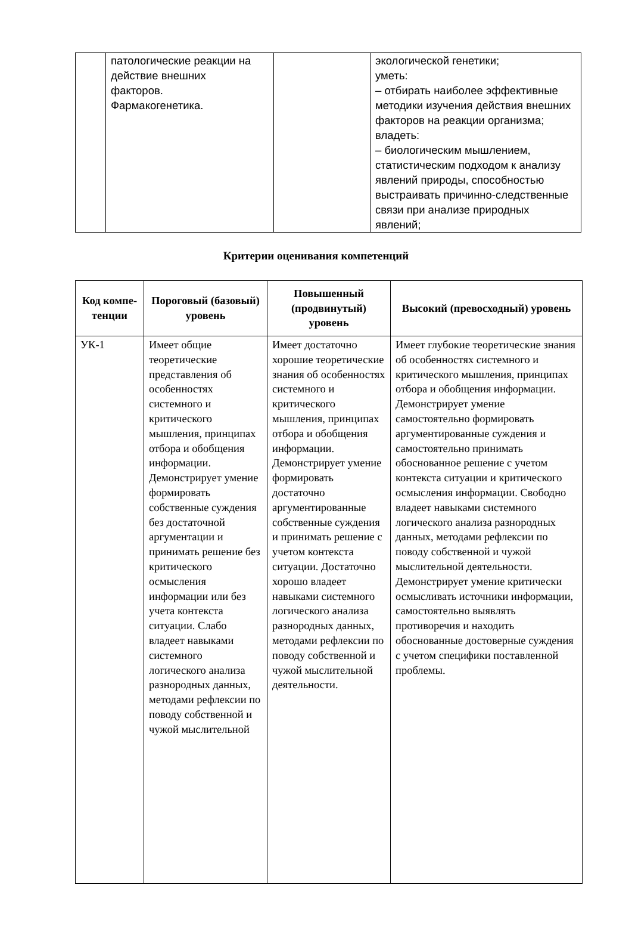| | патологические реакции на действие внешних факторов. Фармакогенетика. | | экологической генетики; уметь: – отбирать наиболее эффективные методики изучения действия внешних факторов на реакции организма; владеть: – биологическим мышлением, статистическим подходом к анализу явлений природы, способностью выстраивать причинно-следственные связи при анализе природных явлений; |
Критерии оценивания компетенций
| Код компе- тенции | Пороговый (базовый) уровень | Повышенный (продвинутый) уровень | Высокий (превосходный) уровень |
| --- | --- | --- | --- |
| УК-1 | Имеет общие теоретические представления об особенностях системного и критического мышления, принципах отбора и обобщения информации. Демонстрирует умение формировать собственные суждения без достаточной аргументации и принимать решение без критического осмысления информации или без учета контекста ситуации. Слабо владеет навыками системного логического анализа разнородных данных, методами рефлексии по поводу собственной и чужой мыслительной | Имеет достаточно хорошие теоретические знания об особенностях системного и критического мышления, принципах отбора и обобщения информации. Демонстрирует умение формировать достаточно аргументированные собственные суждения и принимать решение с учетом контекста ситуации. Достаточно хорошо владеет навыками системного логического анализа разнородных данных, методами рефлексии по поводу собственной и чужой мыслительной деятельности. | Имеет глубокие теоретические знания об особенностях системного и критического мышления, принципах отбора и обобщения информации. Демонстрирует умение самостоятельно формировать аргументированные суждения и самостоятельно принимать обоснованное решение с учетом контекста ситуации и критического осмысления информации. Свободно владеет навыками системного логического анализа разнородных данных, методами рефлексии по поводу собственной и чужой мыслительной деятельности. Демонстрирует умение критически осмысливать источники информации, самостоятельно выявлять противоречия и находить обоснованные достоверные суждения с учетом специфики поставленной проблемы. |